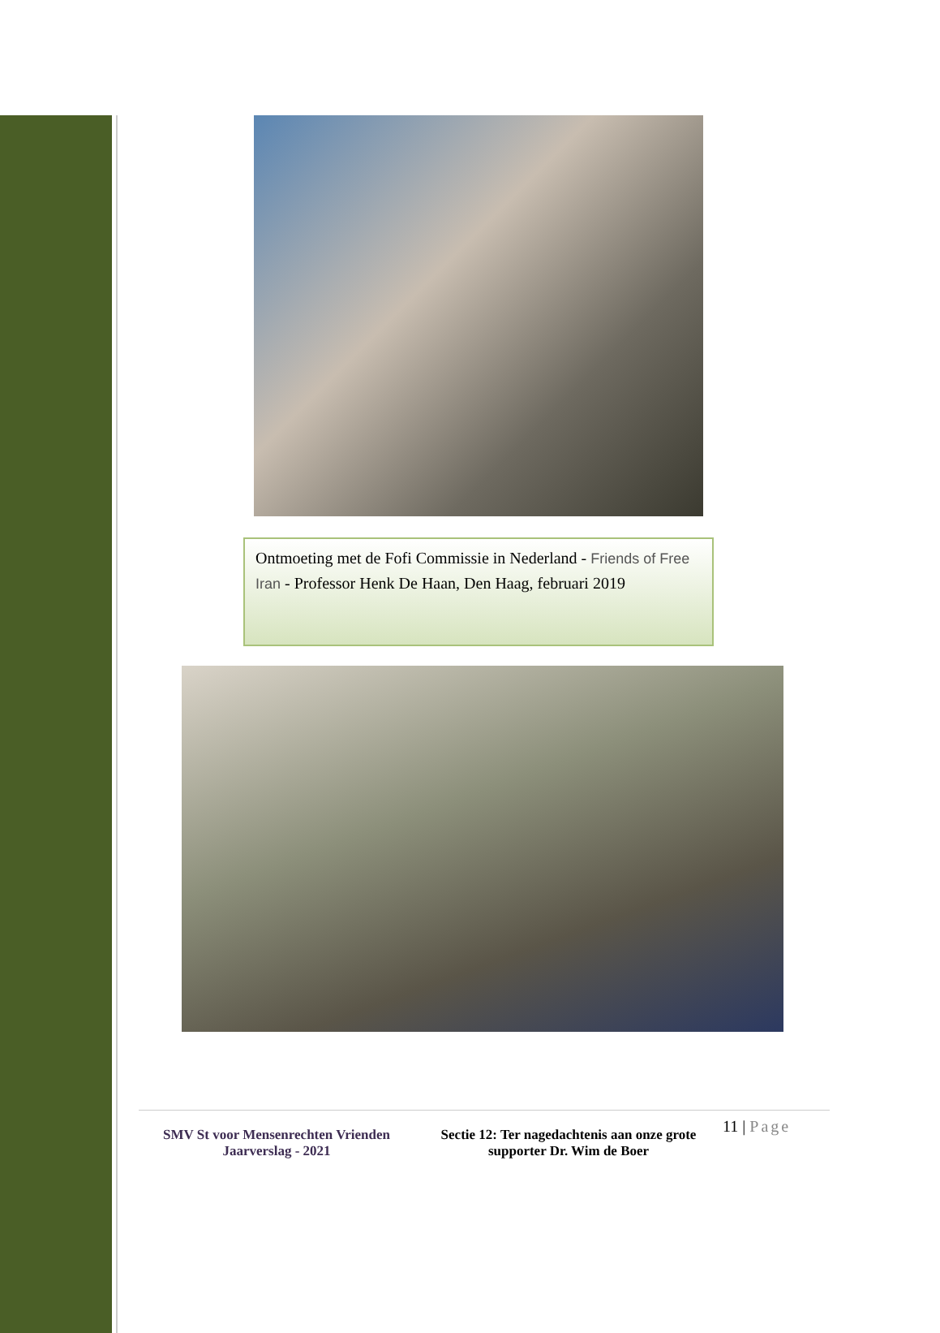Ontmoeting met de Fofi Commissie in Nederland - Friends of Free Iran - Professor Henk De Haan, Den Haag, februari 2019
SMV St voor Mensenrechten Vrienden
Jaarverslag - 2021
Sectie 12: Ter nagedachtenis aan onze grote supporter Dr. Wim de Boer
11 | Page